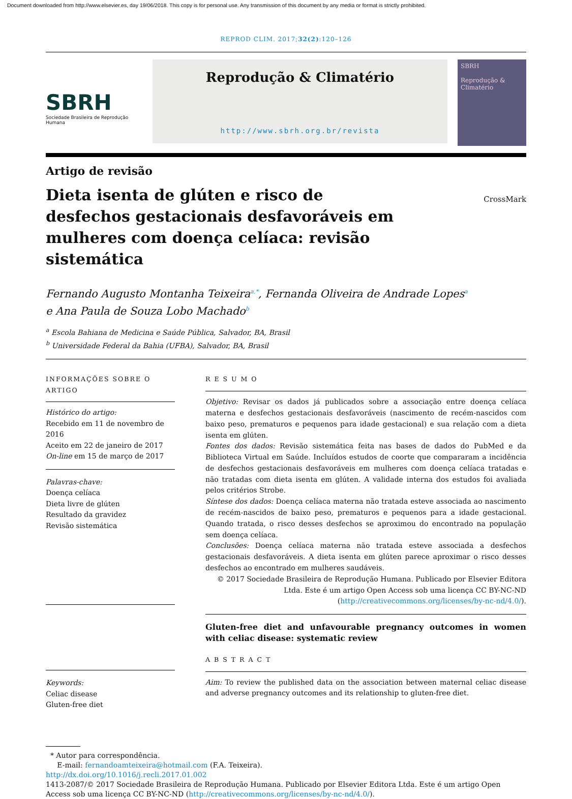Document downloaded from http://www.elsevier.es, day 19/06/2018. This copy is for personal use. Any transmission of this document by any media or format is strictly prohibited.
REPROD CLIM. 2017;32(2):120–126
SBRH
Sociedade Brasileira de Reprodução Humana
Reprodução & Climatério
http://www.sbrh.org.br/revista
SBRH
Reprodução & Climatério
Artigo de revisão
Dieta isenta de glúten e risco de desfechos gestacionais desfavoráveis em mulheres com doença celíaca: revisão sistemática
CrossMark
Fernando Augusto Montanha Teixeira<sup>a,*</sup>, Fernanda Oliveira de Andrade Lopes<sup>a</sup>
e Ana Paula de Souza Lobo Machado<sup>b</sup>
<sup>a</sup> Escola Bahiana de Medicina e Saúde Pública, Salvador, BA, Brasil
<sup>b</sup> Universidade Federal da Bahia (UFBA), Salvador, BA, Brasil
INFORMAÇÕES SOBRE O ARTIGO
Histórico do artigo:
Recebido em 11 de novembro de 2016
Aceito em 22 de janeiro de 2017
On-line em 15 de março de 2017
Palavras-chave:
Doença celíaca
Dieta livre de glúten
Resultado da gravidez
Revisão sistemática
Keywords:
Celiac disease
Gluten-free diet
R E S U M O
Objetivo: Revisar os dados já publicados sobre a associação entre doença celíaca materna e desfechos gestacionais desfavoráveis (nascimento de recém-nascidos com baixo peso, prematuros e pequenos para idade gestacional) e sua relação com a dieta isenta em glúten.
Fontes dos dados: Revisão sistemática feita nas bases de dados do PubMed e da Biblioteca Virtual em Saúde. Incluídos estudos de coorte que compararam a incidência de desfechos gestacionais desfavoráveis em mulheres com doença celíaca tratadas e não tratadas com dieta isenta em glúten. A validade interna dos estudos foi avaliada pelos critérios Strobe.
Síntese dos dados: Doença celíaca materna não tratada esteve associada ao nascimento de recém-nascidos de baixo peso, prematuros e pequenos para a idade gestacional. Quando tratada, o risco desses desfechos se aproximou do encontrado na população sem doença celíaca.
Conclusões: Doença celíaca materna não tratada esteve associada a desfechos gestacionais desfavoráveis. A dieta isenta em glúten parece aproximar o risco desses desfechos ao encontrado em mulheres saudáveis.
© 2017 Sociedade Brasileira de Reprodução Humana. Publicado por Elsevier Editora Ltda. Este é um artigo Open Access sob uma licença CC BY-NC-ND (http://creativecommons.org/licenses/by-nc-nd/4.0/).
Gluten-free diet and unfavourable pregnancy outcomes in women with celiac disease: systematic review
A B S T R A C T
Aim: To review the published data on the association between maternal celiac disease and adverse pregnancy outcomes and its relationship to gluten-free diet.
* Autor para correspondência.
E-mail: fernandoamteixeira@hotmail.com (F.A. Teixeira).
http://dx.doi.org/10.1016/j.recli.2017.01.002
1413-2087/© 2017 Sociedade Brasileira de Reprodução Humana. Publicado por Elsevier Editora Ltda. Este é um artigo Open Access sob uma licença CC BY-NC-ND (http://creativecommons.org/licenses/by-nc-nd/4.0/).